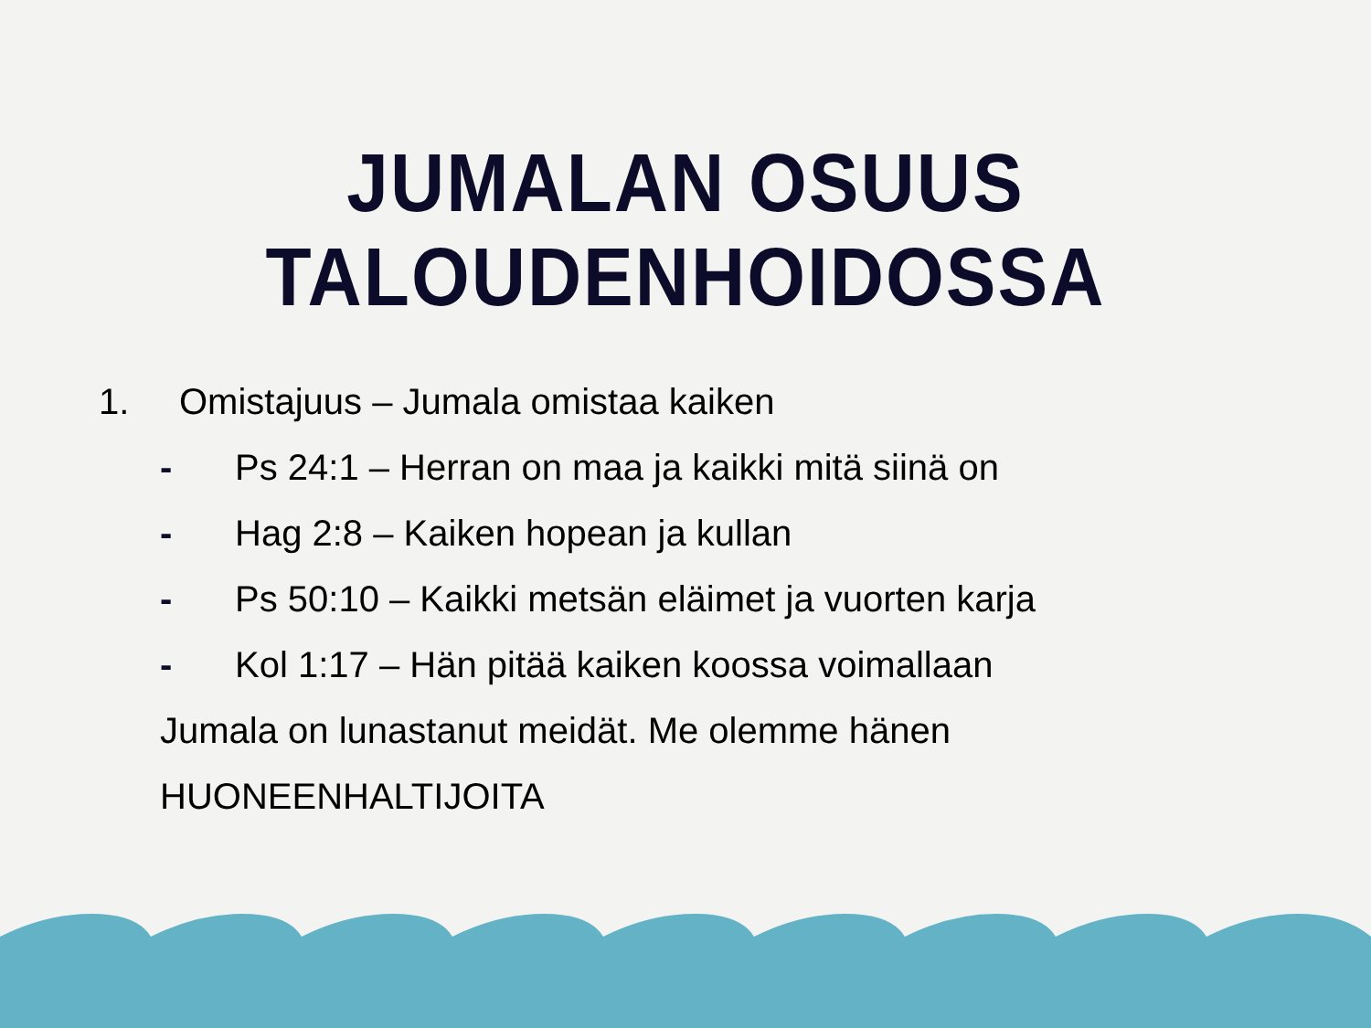JUMALAN OSUUS TALOUDENHOIDOSSA
1. Omistajuus – Jumala omistaa kaiken
- Ps 24:1 – Herran on maa ja kaikki mitä siinä on
- Hag 2:8 – Kaiken hopean ja kullan
- Ps 50:10 – Kaikki metsän eläimet ja vuorten karja
- Kol 1:17 – Hän pitää kaiken koossa voimallaan
Jumala on lunastanut meidät. Me olemme hänen
HUONEENHALTIJOITA